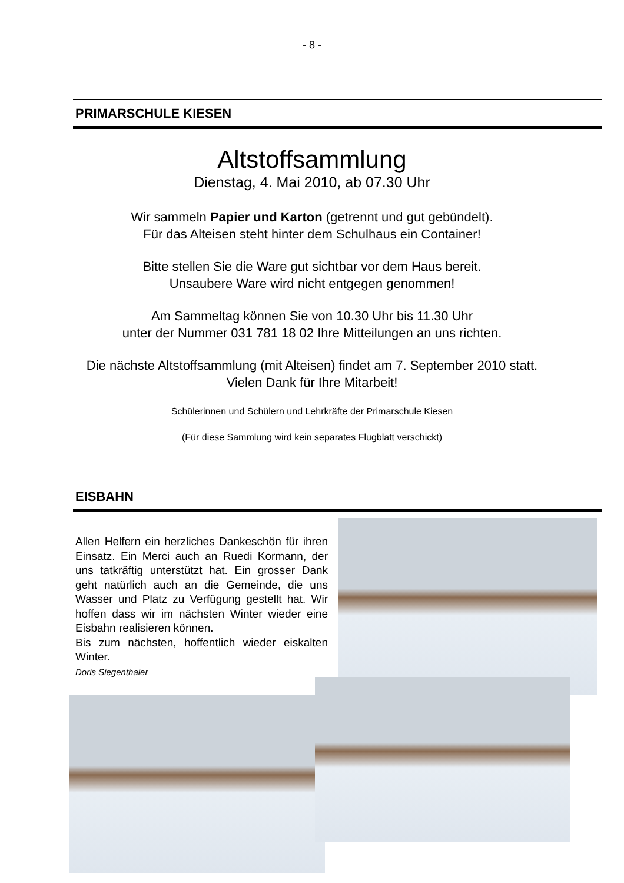- 8 -
PRIMARSCHULE KIESEN
Altstoffsammlung
Dienstag, 4. Mai 2010, ab 07.30 Uhr
Wir sammeln Papier und Karton (getrennt und gut gebündelt).
Für das Alteisen steht hinter dem Schulhaus ein Container!
Bitte stellen Sie die Ware gut sichtbar vor dem Haus bereit.
Unsaubere Ware wird nicht entgegen genommen!
Am Sammeltag können Sie von 10.30 Uhr bis 11.30 Uhr
unter der Nummer 031 781 18 02 Ihre Mitteilungen an uns richten.
Die nächste Altstoffsammlung (mit Alteisen) findet am 7. September 2010 statt.
Vielen Dank für Ihre Mitarbeit!
Schülerinnen und Schülern und Lehrkräfte der Primarschule Kiesen
(Für diese Sammlung wird kein separates Flugblatt verschickt)
EISBAHN
Allen Helfern ein herzliches Dankeschön für ihren Einsatz. Ein Merci auch an Ruedi Kormann, der uns tatkräftig unterstützt hat. Ein grosser Dank geht natürlich auch an die Gemeinde, die uns Wasser und Platz zu Verfügung gestellt hat. Wir hoffen dass wir im nächsten Winter wieder eine Eisbahn realisieren können.
Bis zum nächsten, hoffentlich wieder eiskalten Winter.
Doris Siegenthaler